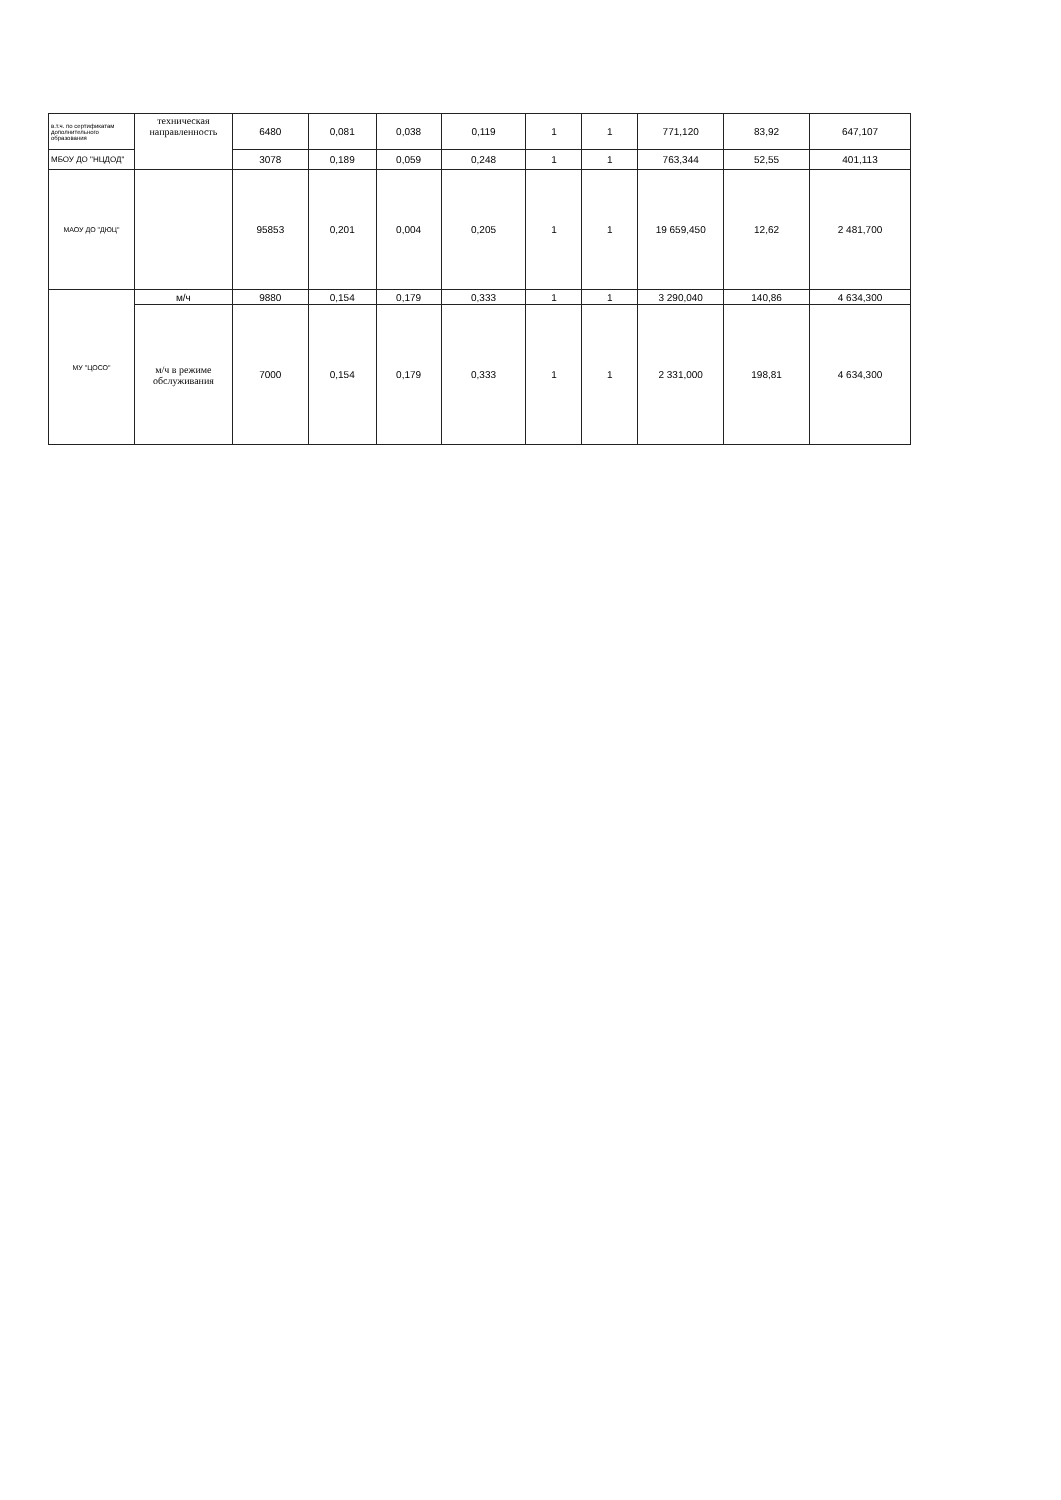| в.т.ч. по сертификатам дополнительного образования | техническая направленность | 6480 | 0,081 | 0,038 | 0,119 | 1 | 1 | 771,120 | 83,92 | 647,107 |
| МБОУ ДО "НЦДОД" | | 3078 | 0,189 | 0,059 | 0,248 | 1 | 1 | 763,344 | 52,55 | 401,113 |
| МАОУ ДО "ДЮЦ" | | 95853 | 0,201 | 0,004 | 0,205 | 1 | 1 | 19 659,450 | 12,62 | 2 481,700 |
| МУ "ЦОСО" | м/ч | 9880 | 0,154 | 0,179 | 0,333 | 1 | 1 | 3 290,040 | 140,86 | 4 634,300 |
| | м/ч в режиме обслуживания | 7000 | 0,154 | 0,179 | 0,333 | 1 | 1 | 2 331,000 | 198,81 | 4 634,300 |